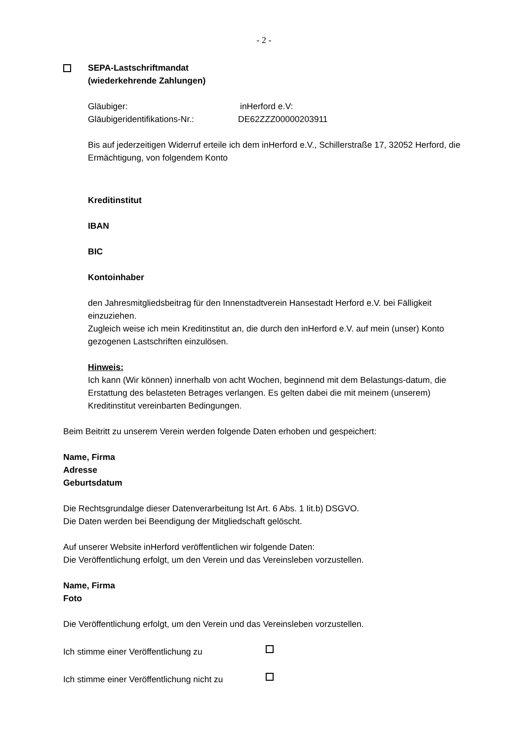- 2 -
SEPA-Lastschriftmandat
(wiederkehrende Zahlungen)
Gläubiger: inHerford e.V:
Gläubigeridentifikations-Nr.: DE62ZZZ00000203911
Bis auf jederzeitigen Widerruf erteile ich dem inHerford e.V., Schillerstraße 17, 32052 Herford, die Ermächtigung, von folgendem Konto
Kreditinstitut
IBAN
BIC
Kontoinhaber
den Jahresmitgliedsbeitrag für den Innenstadtverein Hansestadt Herford e.V. bei Fälligkeit einzuziehen.
Zugleich weise ich mein Kreditinstitut an, die durch den inHerford e.V. auf mein (unser) Konto gezogenen Lastschriften einzulösen.
Hinweis:
Ich kann (Wir können) innerhalb von acht Wochen, beginnend mit dem Belastungs-datum, die Erstattung des belasteten Betrages verlangen. Es gelten dabei die mit meinem (unserem) Kreditinstitut vereinbarten Bedingungen.
Beim Beitritt zu unserem Verein werden folgende Daten erhoben und gespeichert:
Name, Firma
Adresse
Geburtsdatum
Die Rechtsgrundalge dieser Datenverarbeitung Ist Art. 6 Abs. 1 Iit.b) DSGVO.
Die Daten werden bei Beendigung der Mitgliedschaft gelöscht.
Auf unserer Website inHerford veröffentlichen wir folgende Daten:
Die Veröffentlichung erfolgt, um den Verein und das Vereinsleben vorzustellen.
Name, Firma
Foto
Die Veröffentlichung erfolgt, um den Verein und das Vereinsleben vorzustellen.
Ich stimme einer Veröffentlichung zu
Ich stimme einer Veröffentlichung nicht zu